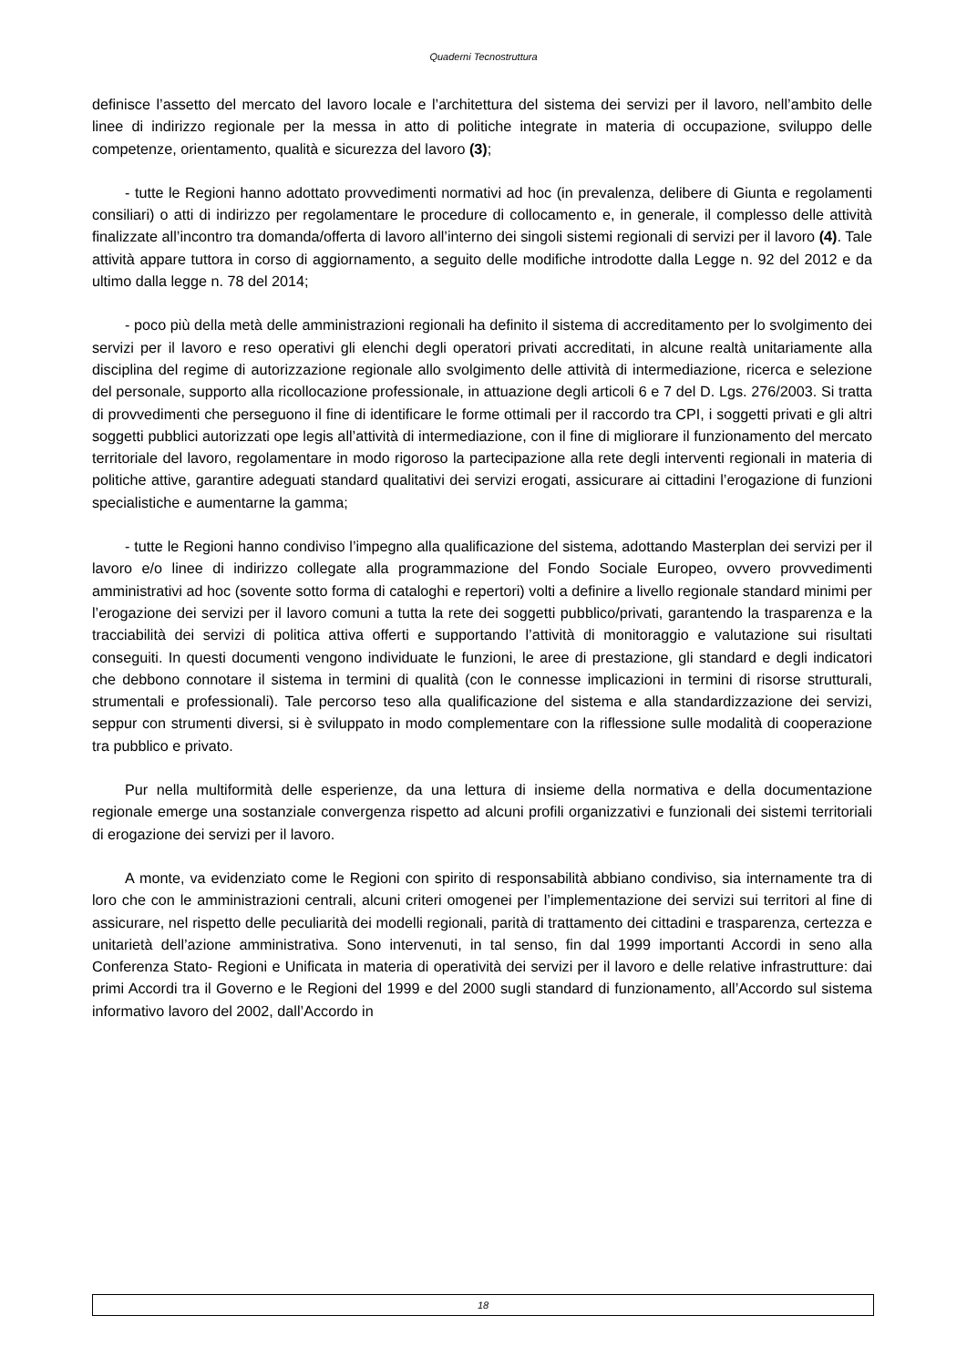Quaderni Tecnostruttura
definisce l’assetto del mercato del lavoro locale e l’architettura del sistema dei servizi per il lavoro, nell’ambito delle linee di indirizzo regionale per la messa in atto di politiche integrate in materia di occupazione, sviluppo delle competenze, orientamento, qualità e sicurezza del lavoro (3);
- tutte le Regioni hanno adottato provvedimenti normativi ad hoc (in prevalenza, delibere di Giunta e regolamenti consiliari) o atti di indirizzo per regolamentare le procedure di collocamento e, in generale, il complesso delle attività finalizzate all’incontro tra domanda/offerta di lavoro all’interno dei singoli sistemi regionali di servizi per il lavoro (4). Tale attività appare tuttora in corso di aggiornamento, a seguito delle modifiche introdotte dalla Legge n. 92 del 2012 e da ultimo dalla legge n. 78 del 2014;
- poco più della metà delle amministrazioni regionali ha definito il sistema di accreditamento per lo svolgimento dei servizi per il lavoro e reso operativi gli elenchi degli operatori privati accreditati, in alcune realtà unitariamente alla disciplina del regime di autorizzazione regionale allo svolgimento delle attività di intermediazione, ricerca e selezione del personale, supporto alla ricollocazione professionale, in attuazione degli articoli 6 e 7 del D. Lgs. 276/2003. Si tratta di provvedimenti che perseguono il fine di identificare le forme ottimali per il raccordo tra CPI, i soggetti privati e gli altri soggetti pubblici autorizzati ope legis all’attività di intermediazione, con il fine di migliorare il funzionamento del mercato territoriale del lavoro, regolamentare in modo rigoroso la partecipazione alla rete degli interventi regionali in materia di politiche attive, garantire adeguati standard qualitativi dei servizi erogati, assicurare ai cittadini l’erogazione di funzioni specialistiche e aumentarne la gamma;
- tutte le Regioni hanno condiviso l’impegno alla qualificazione del sistema, adottando Masterplan dei servizi per il lavoro e/o linee di indirizzo collegate alla programmazione del Fondo Sociale Europeo, ovvero provvedimenti amministrativi ad hoc (sovente sotto forma di cataloghi e repertori) volti a definire a livello regionale standard minimi per l’erogazione dei servizi per il lavoro comuni a tutta la rete dei soggetti pubblico/privati, garantendo la trasparenza e la tracciabilità dei servizi di politica attiva offerti e supportando l’attività di monitoraggio e valutazione sui risultati conseguiti. In questi documenti vengono individuate le funzioni, le aree di prestazione, gli standard e degli indicatori che debbono connotare il sistema in termini di qualità (con le connesse implicazioni in termini di risorse strutturali, strumentali e professionali). Tale percorso teso alla qualificazione del sistema e alla standardizzazione dei servizi, seppur con strumenti diversi, si è sviluppato in modo complementare con la riflessione sulle modalità di cooperazione tra pubblico e privato.
Pur nella multiformità delle esperienze, da una lettura di insieme della normativa e della documentazione regionale emerge una sostanziale convergenza rispetto ad alcuni profili organizzativi e funzionali dei sistemi territoriali di erogazione dei servizi per il lavoro.
A monte, va evidenziato come le Regioni con spirito di responsabilità abbiano condiviso, sia internamente tra di loro che con le amministrazioni centrali, alcuni criteri omogenei per l’implementazione dei servizi sui territori al fine di assicurare, nel rispetto delle peculiarità dei modelli regionali, parità di trattamento dei cittadini e trasparenza, certezza e unitarietà dell’azione amministrativa. Sono intervenuti, in tal senso, fin dal 1999 importanti Accordi in seno alla Conferenza Stato- Regioni e Unificata in materia di operatività dei servizi per il lavoro e delle relative infrastrutture: dai primi Accordi tra il Governo e le Regioni del 1999 e del 2000 sugli standard di funzionamento, all’Accordo sul sistema informativo lavoro del 2002, dall’Accordo in
18